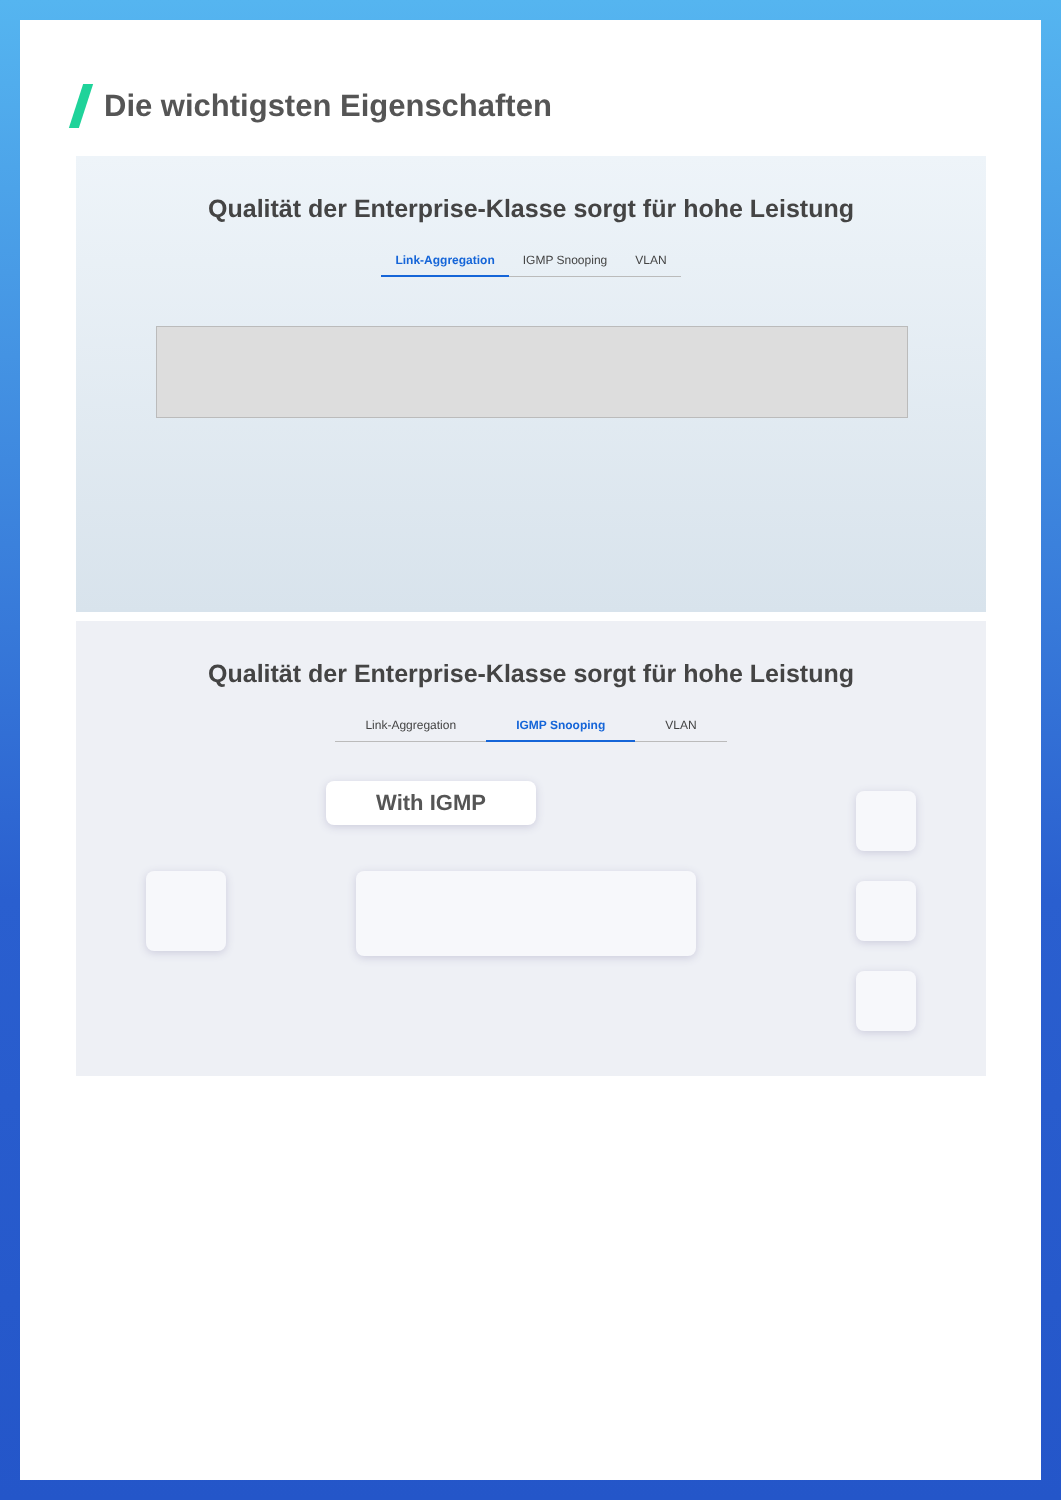Die wichtigsten Eigenschaften
Qualität der Enterprise-Klasse sorgt für hohe Leistung
Link-Aggregation IGMP Snooping VLAN
Qualität der Enterprise-Klasse sorgt für hohe Leistung
Link-Aggregation IGMP Snooping VLAN
With IGMP